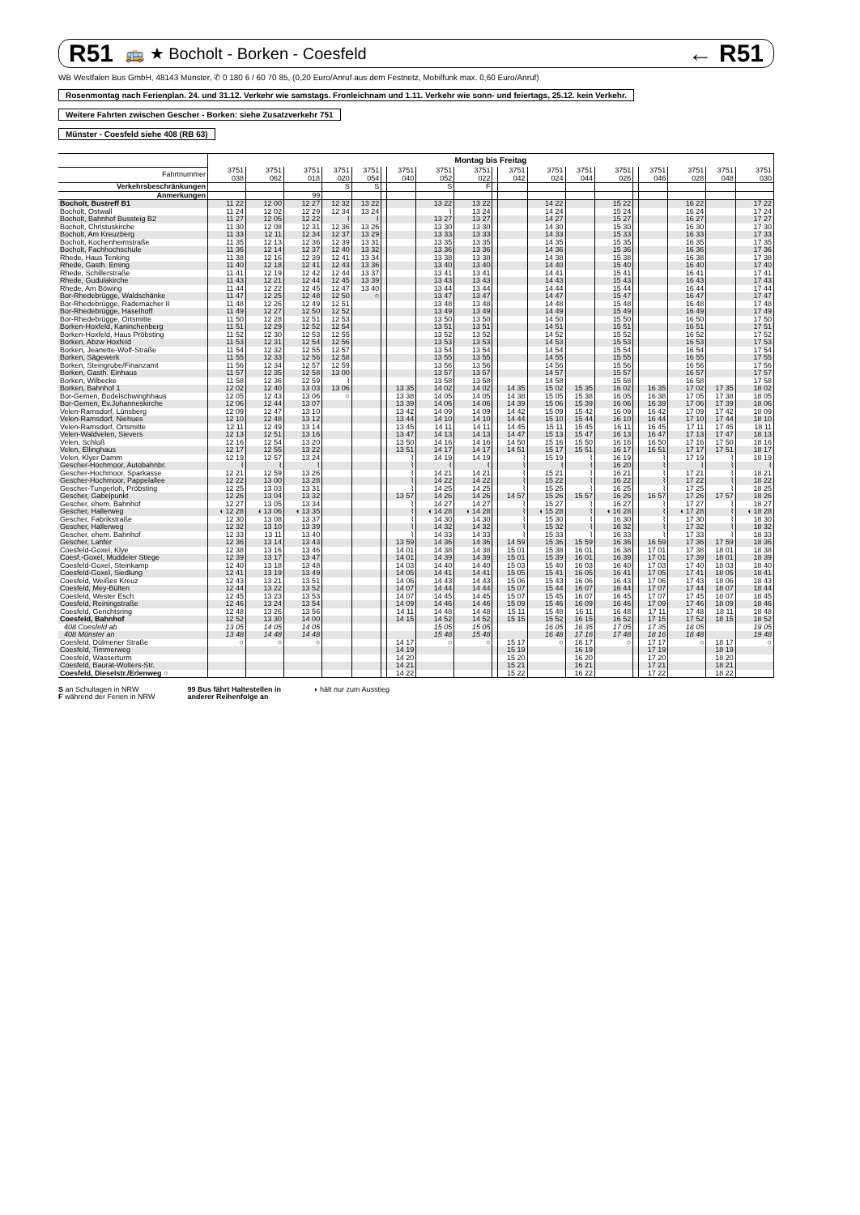R51 🚌 ★ Bocholt - Borken - Coesfeld ← R51
WB Westfalen Bus GmbH, 48143 Münster, ✆ 0 180 6 / 60 70 85, (0,20 Euro/Anruf aus dem Festnetz, Mobilfunk max. 0,60 Euro/Anruf)
Rosenmontag nach Ferienplan. 24. und 31.12. Verkehr wie samstags. Fronleichnam und 1.11. Verkehr wie sonn- und feiertags, 25.12. kein Verkehr.
Weitere Fahrten zwischen Gescher - Borken: siehe Zusatzverkehr 751
Münster - Coesfeld siehe 408 (RB 63)
| | Montag bis Freitag | | | | | | | | | | | | | | | | | | |
| --- | --- | --- | --- | --- | --- | --- | --- | --- | --- | --- | --- | --- | --- | --- | --- | --- | --- | --- | --- |
| Fahrtnummer | 3751 038 | 3751 062 | 3751 018 | 3751 020 | 3751 054 | | 3751 040 | 3751 052 | 3751 022 | | 3751 042 | 3751 024 | 3751 044 | 3751 026 | | 3751 046 | 3751 028 | 3751 048 | 3751 030 |
| Verkehrsbeschränkungen | | | | S | S | | | S | F | | | | | | | | | | |
| Anmerkungen | | | 99 | | | | | | | | | | | | | | | | |
| Bocholt, Bustreff B1 | 11 22 | 12 00 | 12 27 | 12 32 | 13 22 | | | 13 22 | 13 22 | | | 14 22 | | 15 22 | | | 16 22 | | 17 22 |
| Bocholt, Ostwall | 11 24 | 12 02 | 12 29 | 12 34 | 13 24 | | | ⌇ | 13 24 | | | 14 24 | | 15 24 | | | 16 24 | | 17 24 |
| Bocholt, Bahnhof Bussteig B2 | 11 27 | 12 05 | 12 22 | ⌇ | ⌇ | | | 13 27 | 13 27 | | | 14 27 | | 15 27 | | | 16 27 | | 17 27 |
| Bocholt, Christuskirche | 11 30 | 12 08 | 12 31 | 12 36 | 13 26 | | | 13 30 | 13 30 | | | 14 30 | | 15 30 | | | 16 30 | | 17 30 |
| Bocholt, Am Kreuzberg | 11 33 | 12 11 | 12 34 | 12 37 | 13 29 | | | 13 33 | 13 33 | | | 14 33 | | 15 33 | | | 16 33 | | 17 33 |
| Bocholt, Kochenheimstraße | 11 35 | 12 13 | 12 36 | 12 39 | 13 31 | | | 13 35 | 13 35 | | | 14 35 | | 15 35 | | | 16 35 | | 17 35 |
| Bocholt, Fachhochschule | 11 36 | 12 14 | 12 37 | 12 40 | 13 32 | | | 13 36 | 13 36 | | | 14 36 | | 15 36 | | | 16 36 | | 17 36 |
| Rhede, Haus Tenking | 11 38 | 12 16 | 12 39 | 12 41 | 13 34 | | | 13 38 | 13 38 | | | 14 38 | | 15 38 | | | 16 38 | | 17 38 |
| Rhede, Gasth. Eming | 11 40 | 12 18 | 12 41 | 12 43 | 13 36 | | | 13 40 | 13 40 | | | 14 40 | | 15 40 | | | 16 40 | | 17 40 |
| Rhede, Schillerstraße | 11 41 | 12 19 | 12 42 | 12 44 | 13 37 | | | 13 41 | 13 41 | | | 14 41 | | 15 41 | | | 16 41 | | 17 41 |
| Rhede, Gudulakirche | 11 43 | 12 21 | 12 44 | 12 45 | 13 39 | | | 13 43 | 13 43 | | | 14 43 | | 15 43 | | | 16 43 | | 17 43 |
| Rhede, Am Böwing | 11 44 | 12 22 | 12 45 | 12 47 | 13 40 | | | 13 44 | 13 44 | | | 14 44 | | 15 44 | | | 16 44 | | 17 44 |
| Bor-Rhedebrügge, Waldschänke | 11 47 | 12 25 | 12 48 | 12 50 | ○ | | | 13 47 | 13 47 | | | 14 47 | | 15 47 | | | 16 47 | | 17 47 |
| Bor-Rhedebrügge, Rademacher II | 11 48 | 12 26 | 12 49 | 12 51 | | | | 13 48 | 13 48 | | | 14 48 | | 15 48 | | | 16 48 | | 17 48 |
| Bor-Rhedebrügge, Haselhoff | 11 49 | 12 27 | 12 50 | 12 52 | | | | 13 49 | 13 49 | | | 14 49 | | 15 49 | | | 16 49 | | 17 49 |
| Bor-Rhedebrügge, Ortsmitte | 11 50 | 12 28 | 12 51 | 12 53 | | | | 13 50 | 13 50 | | | 14 50 | | 15 50 | | | 16 50 | | 17 50 |
| Borken-Hoxfeld, Kaninchenberg | 11 51 | 12 29 | 12 52 | 12 54 | | | | 13 51 | 13 51 | | | 14 51 | | 15 51 | | | 16 51 | | 17 51 |
| Borken-Hoxfeld, Haus Pröbsting | 11 52 | 12 30 | 12 53 | 12 55 | | | | 13 52 | 13 52 | | | 14 52 | | 15 52 | | | 16 52 | | 17 52 |
| Borken, Abzw Hoxfeld | 11 53 | 12 31 | 12 54 | 12 56 | | | | 13 53 | 13 53 | | | 14 53 | | 15 53 | | | 16 53 | | 17 53 |
| Borken, Jeanette-Wolf-Straße | 11 54 | 12 32 | 12 55 | 12 57 | | | | 13 54 | 13 54 | | | 14 54 | | 15 54 | | | 16 54 | | 17 54 |
| Borken, Sägewerk | 11 55 | 12 33 | 12 56 | 12 58 | | | | 13 55 | 13 55 | | | 14 55 | | 15 55 | | | 16 55 | | 17 55 |
| Borken, Steingrube/Finanzamt | 11 56 | 12 34 | 12 57 | 12 59 | | | | 13 56 | 13 56 | | | 14 56 | | 15 56 | | | 16 56 | | 17 56 |
| Borken, Gasth. Einhaus | 11 57 | 12 35 | 12 58 | 13 00 | | | | 13 57 | 13 57 | | | 14 57 | | 15 57 | | | 16 57 | | 17 57 |
| Borken, Wilbecke | 11 58 | 12 36 | 12 59 | ⌇ | | | | 13 58 | 13 58 | | | 14 58 | | 15 58 | | | 16 58 | | 17 58 |
| Borken, Bahnhof 1 | 12 02 | 12 40 | 13 03 | 13 06 | | | 13 35 | 14 02 | 14 02 | | 14 35 | 15 02 | 15 35 | 16 02 | | 16 35 | 17 02 | 17 35 | 18 02 |
| Bor-Gemen, Bodelschwinghhaus | 12 05 | 12 43 | 13 06 | ○ | | | 13 38 | 14 05 | 14 05 | | 14 38 | 15 05 | 15 38 | 16 05 | | 16 38 | 17 05 | 17 38 | 18 05 |
| Bor-Gemen, Ev.Johanneskirche | 12 06 | 12 44 | 13 07 | | | | 13 39 | 14 06 | 14 06 | | 14 39 | 15 06 | 15 39 | 16 06 | | 16 39 | 17 06 | 17 39 | 18 06 |
| Velen-Ramsdorf, Lünsberg | 12 09 | 12 47 | 13 10 | | | | 13 42 | 14 09 | 14 09 | | 14 42 | 15 09 | 15 42 | 16 09 | | 16 42 | 17 09 | 17 42 | 18 09 |
| Velen-Ramsdorf, Niehues | 12 10 | 12 48 | 13 12 | | | | 13 44 | 14 10 | 14 10 | | 14 44 | 15 10 | 15 44 | 16 10 | | 16 44 | 17 10 | 17 44 | 18 10 |
| Velen-Ramsdorf, Ortsmitte | 12 11 | 12 49 | 13 14 | | | | 13 45 | 14 11 | 14 11 | | 14 45 | 15 11 | 15 45 | 16 11 | | 16 45 | 17 11 | 17 45 | 18 11 |
| Velen-Waldvelen, Sievers | 12 13 | 12 51 | 13 16 | | | | 13 47 | 14 13 | 14 13 | | 14 47 | 15 13 | 15 47 | 16 13 | | 16 47 | 17 13 | 17 47 | 18 13 |
| Velen, Schloß | 12 16 | 12 54 | 13 20 | | | | 13 50 | 14 16 | 14 16 | | 14 50 | 15 16 | 15 50 | 16 16 | | 16 50 | 17 16 | 17 50 | 18 16 |
| Velen, Ellinghaus | 12 17 | 12 55 | 13 22 | | | | 13 51 | 14 17 | 14 17 | | 14 51 | 15 17 | 15 51 | 16 17 | | 16 51 | 17 17 | 17 51 | 18 17 |
| Velen, Klyer Damm | 12 19 | 12 57 | 13 24 | | | | ⌇ | 14 19 | 14 19 | | ⌇ | 15 19 | ⌇ | 16 19 | | ⌇ | 17 19 | ⌇ | 18 19 |
| Gescher-Hochmoor, Autobahnbr. | ⌇ | ⌇ | ⌇ | | | | ⌇ | ⌇ | ⌇ | | ⌇ | ⌇ | ⌇ | 16 20 | | ⌇ | ⌇ | ⌇ | ⌇ |
| Gescher-Hochmoor, Sparkasse | 12 21 | 12 59 | 13 26 | | | | ⌇ | 14 21 | 14 21 | | ⌇ | 15 21 | ⌇ | 16 21 | | ⌇ | 17 21 | ⌇ | 18 21 |
| Gescher-Hochmoor, Pappelallee | 12 22 | 13 00 | 13 28 | | | | ⌇ | 14 22 | 14 22 | | ⌇ | 15 22 | ⌇ | 16 22 | | ⌇ | 17 22 | ⌇ | 18 22 |
| Gescher-Tungerloh, Pröbsting | 12 25 | 13 03 | 13 31 | | | | ⌇ | 14 25 | 14 25 | | ⌇ | 15 25 | ⌇ | 16 25 | | ⌇ | 17 25 | ⌇ | 18 25 |
| Gescher, Gabelpunkt | 12 26 | 13 04 | 13 32 | | | | 13 57 | 14 26 | 14 26 | | 14 57 | 15 26 | 15 57 | 16 26 | | 16 57 | 17 26 | 17 57 | 18 26 |
| Gescher, ehem. Bahnhof | 12 27 | 13 05 | 13 34 | | | | ⌇ | 14 27 | 14 27 | | ⌇ | 15 27 | ⌇ | 16 27 | | ⌇ | 17 27 | ⌇ | 18 27 |
| Gescher, Hallerweg | ◖ 12 28 | ◖ 13 06 | ◖ 13 35 | | | | ⌇ | ◖ 14 28 | ◖ 14 28 | | ⌇ | ◖ 15 28 | ⌇ | ◖ 16 28 | | ⌇ | ◖ 17 28 | ⌇ | ◖ 18 28 |
| Gescher, Fabrikstraße | 12 30 | 13 08 | 13 37 | | | | ⌇ | 14 30 | 14 30 | | ⌇ | 15 30 | ⌇ | 16 30 | | ⌇ | 17 30 | ⌇ | 18 30 |
| Gescher, Hallerweg | 12 32 | 13 10 | 13 39 | | | | ⌇ | 14 32 | 14 32 | | ⌇ | 15 32 | ⌇ | 16 32 | | ⌇ | 17 32 | ⌇ | 18 32 |
| Gescher, ehem. Bahnhof | 12 33 | 13 11 | 13 40 | | | | ⌇ | 14 33 | 14 33 | | ⌇ | 15 33 | ⌇ | 16 33 | | ⌇ | 17 33 | ⌇ | 18 33 |
| Gescher, Lanfer | 12 36 | 13 14 | 13 43 | | | | 13 59 | 14 36 | 14 36 | | 14 59 | 15 36 | 15 59 | 16 36 | | 16 59 | 17 36 | 17 59 | 18 36 |
| Coesfeld-Goxel, Klye | 12 38 | 13 16 | 13 46 | | | | 14 01 | 14 38 | 14 38 | | 15 01 | 15 38 | 16 01 | 16 38 | | 17 01 | 17 38 | 18 01 | 18 38 |
| Coesf.-Goxel, Muddeler Stiege | 12 39 | 13 17 | 13 47 | | | | 14 01 | 14 39 | 14 39 | | 15 01 | 15 39 | 16 01 | 16 39 | | 17 01 | 17 39 | 18 01 | 18 39 |
| Coesfeld-Goxel, Steinkamp | 12 40 | 13 18 | 13 48 | | | | 14 03 | 14 40 | 14 40 | | 15 03 | 15 40 | 16 03 | 16 40 | | 17 03 | 17 40 | 18 03 | 18 40 |
| Coesfeld-Goxel, Siedlung | 12 41 | 13 19 | 13 49 | | | | 14 05 | 14 41 | 14 41 | | 15 05 | 15 41 | 16 05 | 16 41 | | 17 05 | 17 41 | 18 05 | 18 41 |
| Coesfeld, Weißes Kreuz | 12 43 | 13 21 | 13 51 | | | | 14 06 | 14 43 | 14 43 | | 15 06 | 15 43 | 16 06 | 16 43 | | 17 06 | 17 43 | 18 06 | 18 43 |
| Coesfeld, Mey-Bülten | 12 44 | 13 22 | 13 52 | | | | 14 07 | 14 44 | 14 44 | | 15 07 | 15 44 | 16 07 | 16 44 | | 17 07 | 17 44 | 18 07 | 18 44 |
| Coesfeld, Wester Esch | 12 45 | 13 23 | 13 53 | | | | 14 07 | 14 45 | 14 45 | | 15 07 | 15 45 | 16 07 | 16 45 | | 17 07 | 17 45 | 18 07 | 18 45 |
| Coesfeld, Reiningstraße | 12 46 | 13 24 | 13 54 | | | | 14 09 | 14 46 | 14 46 | | 15 09 | 15 46 | 16 09 | 16 46 | | 17 09 | 17 46 | 18 09 | 18 46 |
| Coesfeld, Gerichtsring | 12 48 | 13 26 | 13 56 | | | | 14 11 | 14 48 | 14 48 | | 15 11 | 15 48 | 16 11 | 16 48 | | 17 11 | 17 48 | 18 11 | 18 48 |
| Coesfeld, Bahnhof | 12 52 | 13 30 | 14 00 | | | | 14 15 | 14 52 | 14 52 | | 15 15 | 15 52 | 16 15 | 16 52 | | 17 15 | 17 52 | 18 15 | 18 52 |
| 408 Coesfeld ab | 13 05 | 14 05 | 14 05 | | | | | 15 05 | 15 05 | | | 16 05 | 16 35 | 17 05 | | 17 35 | 18 05 | | 19 05 |
| 408 Münster an | 13 48 | 14 48 | 14 48 | | | | | 15 48 | 15 48 | | | 16 48 | 17 16 | 17 48 | | 18 16 | 18 48 | | 19 48 |
| Coesfeld, Dülmener Straße | ○ | ○ | ○ | | | | 14 17 | ○ | ○ | | 15 17 | ○ | 16 17 | ○ | | 17 17 | ○ | 18 17 | ○ |
| Coesfeld, Timmerweg | | | | | | | 14 19 | | | | 15 19 | | 16 19 | | | 17 19 | | 18 19 | |
| Coesfeld, Wasserturm | | | | | | | 14 20 | | | | 15 20 | | 16 20 | | | 17 20 | | 18 20 | |
| Coesfeld, Baurat-Wolters-Str. | | | | | | | 14 21 | | | | 15 21 | | 16 21 | | | 17 21 | | 18 21 | |
| Coesfeld, Dieselstr./Erlenweg ○ | | | | | | | 14 22 | | | | 15 22 | | 16 22 | | | 17 22 | | 18 22 | |
S an Schultagen in NRW
F während der Ferien in NRW
99 Bus fährt Haltestellen in
anderer Reihenfolge an
◖ hält nur zum Ausstieg